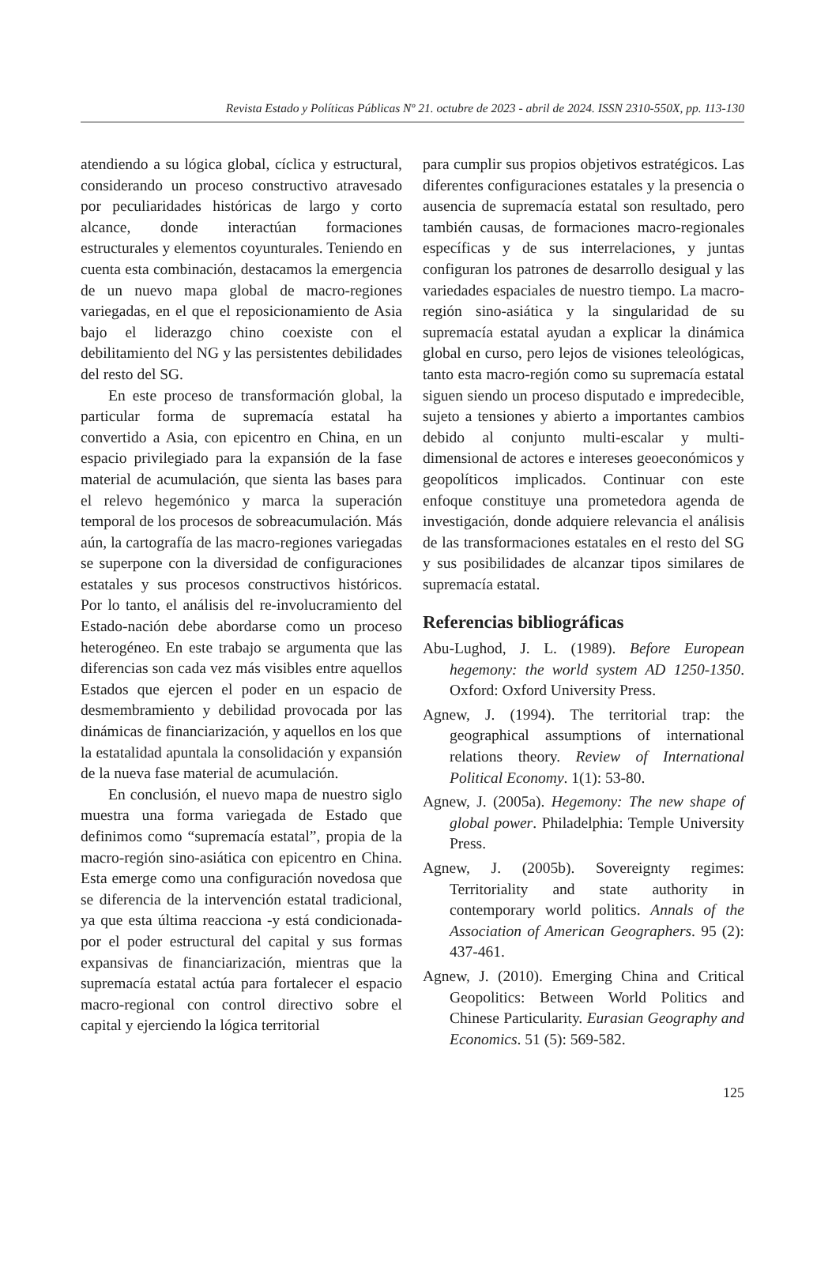Revista Estado y Políticas Públicas Nº 21. octubre de 2023 - abril de 2024. ISSN 2310-550X, pp. 113-130
atendiendo a su lógica global, cíclica y estructural, considerando un proceso constructivo atravesado por peculiaridades históricas de largo y corto alcance, donde interactúan formaciones estructurales y elementos coyunturales. Teniendo en cuenta esta combinación, destacamos la emergencia de un nuevo mapa global de macro-regiones variegadas, en el que el reposicionamiento de Asia bajo el liderazgo chino coexiste con el debilitamiento del NG y las persistentes debilidades del resto del SG.
En este proceso de transformación global, la particular forma de supremacía estatal ha convertido a Asia, con epicentro en China, en un espacio privilegiado para la expansión de la fase material de acumulación, que sienta las bases para el relevo hegemónico y marca la superación temporal de los procesos de sobreacumulación. Más aún, la cartografía de las macro-regiones variegadas se superpone con la diversidad de configuraciones estatales y sus procesos constructivos históricos. Por lo tanto, el análisis del re-involucramiento del Estado-nación debe abordarse como un proceso heterogéneo. En este trabajo se argumenta que las diferencias son cada vez más visibles entre aquellos Estados que ejercen el poder en un espacio de desmembramiento y debilidad provocada por las dinámicas de financiarización, y aquellos en los que la estatalidad apuntala la consolidación y expansión de la nueva fase material de acumulación.
En conclusión, el nuevo mapa de nuestro siglo muestra una forma variegada de Estado que definimos como “supremacía estatal”, propia de la macro-región sino-asiática con epicentro en China. Esta emerge como una configuración novedosa que se diferencia de la intervención estatal tradicional, ya que esta última reacciona -y está condicionada- por el poder estructural del capital y sus formas expansivas de financiarización, mientras que la supremacía estatal actúa para fortalecer el espacio macro-regional con control directivo sobre el capital y ejerciendo la lógica territorial
para cumplir sus propios objetivos estratégicos. Las diferentes configuraciones estatales y la presencia o ausencia de supremacía estatal son resultado, pero también causas, de formaciones macro-regionales específicas y de sus interrelaciones, y juntas configuran los patrones de desarrollo desigual y las variedades espaciales de nuestro tiempo. La macro-región sino-asiática y la singularidad de su supremacía estatal ayudan a explicar la dinámica global en curso, pero lejos de visiones teleológicas, tanto esta macro-región como su supremacía estatal siguen siendo un proceso disputado e impredecible, sujeto a tensiones y abierto a importantes cambios debido al conjunto multi-escalar y multi-dimensional de actores e intereses geoeconómicos y geopolíticos implicados. Continuar con este enfoque constituye una prometedora agenda de investigación, donde adquiere relevancia el análisis de las transformaciones estatales en el resto del SG y sus posibilidades de alcanzar tipos similares de supremacía estatal.
Referencias bibliográficas
Abu-Lughod, J. L. (1989). Before European hegemony: the world system AD 1250-1350. Oxford: Oxford University Press.
Agnew, J. (1994). The territorial trap: the geographical assumptions of international relations theory. Review of International Political Economy. 1(1): 53-80.
Agnew, J. (2005a). Hegemony: The new shape of global power. Philadelphia: Temple University Press.
Agnew, J. (2005b). Sovereignty regimes: Territoriality and state authority in contemporary world politics. Annals of the Association of American Geographers. 95 (2): 437-461.
Agnew, J. (2010). Emerging China and Critical Geopolitics: Between World Politics and Chinese Particularity. Eurasian Geography and Economics. 51 (5): 569-582.
125